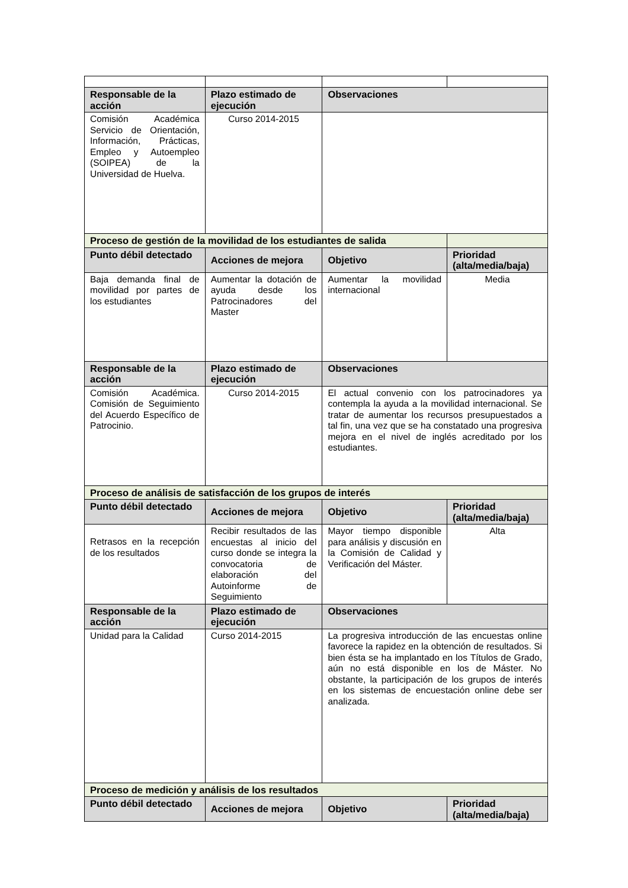| Responsable de la acción | Plazo estimado de ejecución | Observaciones | |
| --- | --- | --- | --- |
| Comisión Académica Servicio de Orientación, Información, Prácticas, Empleo y Autoempleo (SOIPEA) de la Universidad de Huelva. | Curso 2014-2015 | | |
| Proceso de gestión de la movilidad de los estudiantes de salida | | | |
| Punto débil detectado | Acciones de mejora | Objetivo | Prioridad (alta/media/baja) |
| Baja demanda final de movilidad por partes de los estudiantes | Aumentar la dotación de ayuda desde los Patrocinadores del Master | Aumentar la movilidad internacional | Media |
| Responsable de la acción | Plazo estimado de ejecución | Observaciones | |
| Comisión Académica. Comisión de Seguimiento del Acuerdo Específico de Patrocinio. | Curso 2014-2015 | El actual convenio con los patrocinadores ya contempla la ayuda a la movilidad internacional. Se tratar de aumentar los recursos presupuestados a tal fin, una vez que se ha constatado una progresiva mejora en el nivel de inglés acreditado por los estudiantes. | |
| Proceso de análisis de satisfacción de los grupos de interés | | | |
| Punto débil detectado | Acciones de mejora | Objetivo | Prioridad (alta/media/baja) |
| Retrasos en la recepción de los resultados | Recibir resultados de las encuestas al inicio del curso donde se integra la convocatoria de elaboración del Autoinforme de Seguimiento | Mayor tiempo disponible para análisis y discusión en la Comisión de Calidad y Verificación del Máster. | Alta |
| Responsable de la acción | Plazo estimado de ejecución | Observaciones | |
| Unidad para la Calidad | Curso 2014-2015 | La progresiva introducción de las encuestas online favorece la rapidez en la obtención de resultados. Si bien ésta se ha implantado en los Títulos de Grado, aún no está disponible en los de Máster. No obstante, la participación de los grupos de interés en los sistemas de encuestación online debe ser analizada. | |
| Proceso de medición y análisis de los resultados | | | |
| Punto débil detectado | Acciones de mejora | Objetivo | Prioridad (alta/media/baja) |